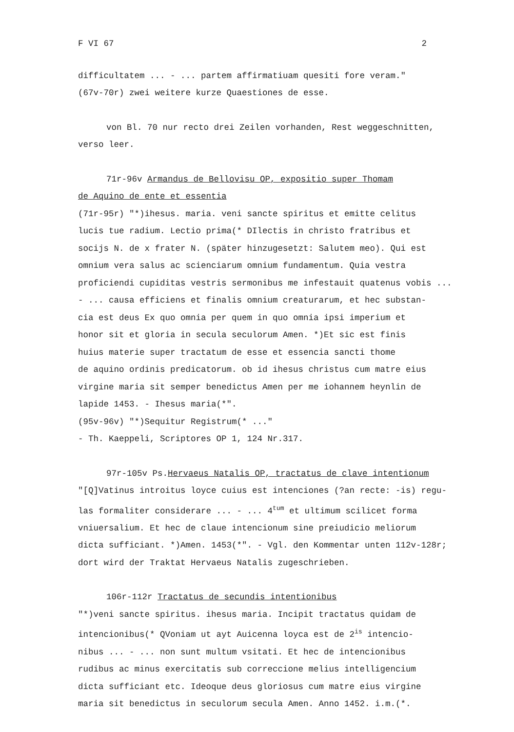F VI 67 2
difficultatem ... - ... partem affirmatiuam quesiti fore veram."
(67v-70r) zwei weitere kurze Quaestiones de esse.
von Bl. 70 nur recto drei Zeilen vorhanden, Rest weggeschnitten,
verso leer.
71r-96v Armandus de Bellovisu OP, expositio super Thomam
de Aquino de ente et essentia
(71r-95r) "*)ihesus. maria. veni sancte spiritus et emitte celitus
lucis tue radium. Lectio prima(* DIlectis in christo fratribus et
socijs N. de x frater N. (später hinzugesetzt: Salutem meo). Qui est
omnium vera salus ac scienciarum omnium fundamentum. Quia vestra
proficiendi cupiditas vestris sermonibus me infestauit quatenus vobis ...
- ... causa efficiens et finalis omnium creaturarum, et hec substan-
cia est deus Ex quo omnia per quem in quo omnia ipsi imperium et
honor sit et gloria in secula seculorum Amen. *)Et sic est finis
huius materie super tractatum de esse et essencia sancti thome
de aquino ordinis predicatorum. ob id ihesus christus cum matre eius
virgine maria sit semper benedictus Amen per me iohannem heynlin de
lapide 1453. - Ihesus maria(*".
(95v-96v) "*)Sequitur Registrum(* ..."
- Th. Kaeppeli, Scriptores OP 1, 124 Nr.317.
97r-105v Ps.Hervaeus Natalis OP, tractatus de clave intentionum
"[Q]Vatinus introitus loyce cuius est intenciones (?an recte: -is) regu-
las formaliter considerare ... - ... 4<sup>tum</sup> et ultimum scilicet forma
vniuersalium. Et hec de claue intencionum sine preiudicio meliorum
dicta sufficiant. *)Amen. 1453(*". - Vgl. den Kommentar unten 112v-128r;
dort wird der Traktat Hervaeus Natalis zugeschrieben.
106r-112r Tractatus de secundis intentionibus
"*)veni sancte spiritus. ihesus maria. Incipit tractatus quidam de
intencionibus(* QVoniam ut ayt Auicenna loyca est de 2<sup>is</sup> intencio-
nibus ... - ... non sunt multum vsitati. Et hec de intencionibus
rudibus ac minus exercitatis sub correccione melius intelligencium
dicta sufficiant etc. Ideoque deus gloriosus cum matre eius virgine
maria sit benedictus in seculorum secula Amen. Anno 1452. i.m.(*.